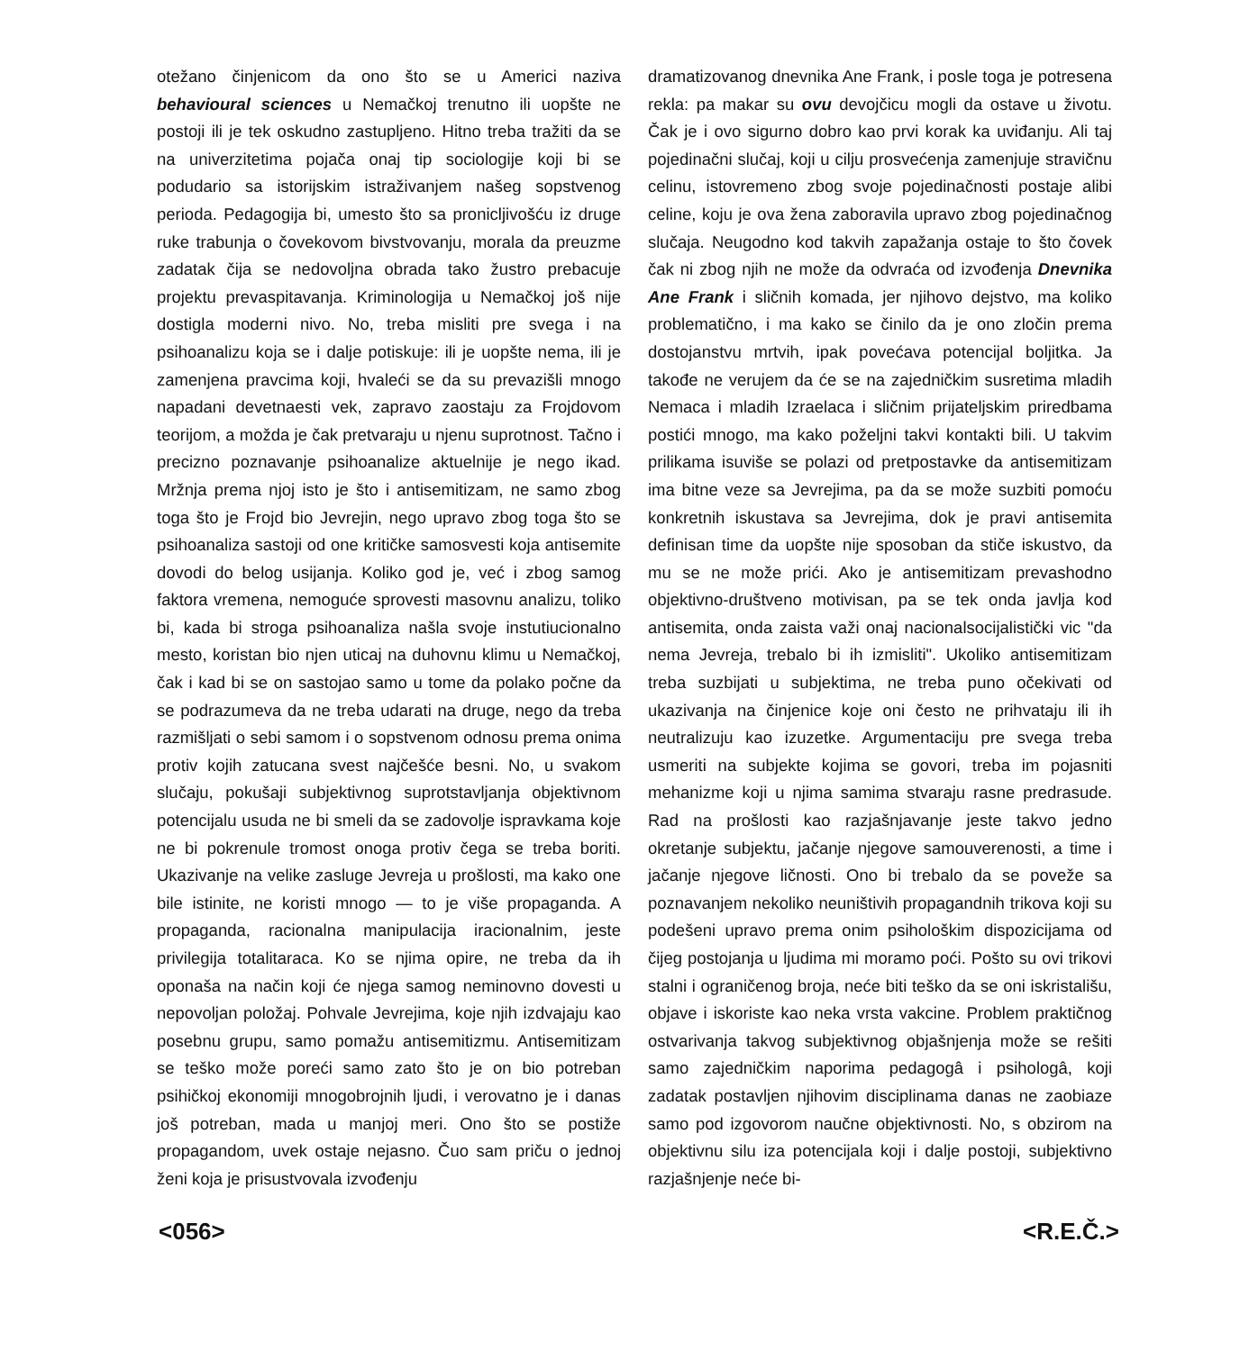otežano činjenicom da ono što se u Americi naziva behavioural sciences u Nemačkoj trenutno ili uopšte ne postoji ili je tek oskudno zastupljeno. Hitno treba tražiti da se na univerzitetima pojača onaj tip sociologije koji bi se podudario sa istorijskim istraživanjem našeg sopstvenog perioda. Pedagogija bi, umesto što sa pronicljivošću iz druge ruke trabunja o čovekovom bivstvovanju, morala da preuzme zadatak čija se nedovoljna obrada tako žustro prebacuje projektu prevaspitavanja. Kriminologija u Nemačkoj još nije dostigla moderni nivo. No, treba misliti pre svega i na psihoanalizu koja se i dalje potiskuje: ili je uopšte nema, ili je zamenjena pravcima koji, hvaleći se da su prevazišli mnogo napadani devetnaesti vek, zapravo zaostaju za Frojdovom teorijom, a možda je čak pretvaraju u njenu suprotnost. Tačno i precizno poznavanje psihoanalize aktuelnije je nego ikad. Mržnja prema njoj isto je što i antisemitizam, ne samo zbog toga što je Frojd bio Jevrejin, nego upravo zbog toga što se psihoanaliza sastoji od one kritičke samosvesti koja antisemite dovodi do belog usijanja. Koliko god je, već i zbog samog faktora vremena, nemoguće sprovesti masovnu analizu, toliko bi, kada bi stroga psihoanaliza našla svoje instutiucionalno mesto, koristan bio njen uticaj na duhovnu klimu u Nemačkoj, čak i kad bi se on sastojao samo u tome da polako počne da se podrazumeva da ne treba udarati na druge, nego da treba razmišljati o sebi samom i o sopstvenom odnosu prema onima protiv kojih zatucana svest najčešće besni. No, u svakom slučaju, pokušaji subjektivnog suprotstavljanja objektivnom potencijalu usuda ne bi smeli da se zadovolje ispravkama koje ne bi pokrenule tromost onoga protiv čega se treba boriti. Ukazivanje na velike zasluge Jevreja u prošlosti, ma kako one bile istinite, ne koristi mnogo — to je više propaganda. A propaganda, racionalna manipulacija iracionalnim, jeste privilegija totalitaraca. Ko se njima opire, ne treba da ih oponaša na način koji će njega samog neminovno dovesti u nepovoljan položaj. Pohvale Jevrejima, koje njih izdvajaju kao posebnu grupu, samo pomažu antisemitizmu. Antisemitizam se teško može poreći samo zato što je on bio potreban psihičkoj ekonomiji mnogobrojnih ljudi, i verovatno je i danas još potreban, mada u manjoj meri. Ono što se postiže propagandom, uvek ostaje nejasno. Čuo sam priču o jednoj ženi koja je prisustvovala izvođenju
dramatizovanog dnevnika Ane Frank, i posle toga je potresena rekla: pa makar su ovu devojčicu mogli da ostave u životu. Čak je i ovo sigurno dobro kao prvi korak ka uviđanju. Ali taj pojedinačni slučaj, koji u cilju prosvećenja zamenjuje stravičnu celinu, istovremeno zbog svoje pojedinačnosti postaje alibi celine, koju je ova žena zaboravila upravo zbog pojedinačnog slučaja. Neugodno kod takvih zapažanja ostaje to što čovek čak ni zbog njih ne može da odvraća od izvođenja Dnevnika Ane Frank i sličnih komada, jer njihovo dejstvo, ma koliko problematično, i ma kako se činilo da je ono zločin prema dostojanstvu mrtvih, ipak povećava potencijal boljitka. Ja takođe ne verujem da će se na zajedničkim susretima mladih Nemaca i mladih Izraelaca i sličnim prijateljskim priredbama postići mnogo, ma kako poželjni takvi kontakti bili. U takvim prilikama isuviše se polazi od pretpostavke da antisemitizam ima bitne veze sa Jevrejima, pa da se može suzbiti pomoću konkretnih iskustava sa Jevrejima, dok je pravi antisemita definisan time da uopšte nije sposoban da stiče iskustvo, da mu se ne može prići. Ako je antisemitizam prevashodno objektivno-društveno motivisan, pa se tek onda javlja kod antisemita, onda zaista važi onaj nacionalsocijalistički vic "da nema Jevreja, trebalo bi ih izmisliti". Ukoliko antisemitizam treba suzbijati u subjektima, ne treba puno očekivati od ukazivanja na činjenice koje oni često ne prihvataju ili ih neutralizuju kao izuzetke. Argumentaciju pre svega treba usmeriti na subjekte kojima se govori, treba im pojasniti mehanizme koji u njima samima stvaraju rasne predrasude. Rad na prošlosti kao razjašnjavanje jeste takvo jedno okretanje subjektu, jačanje njegove samouverenosti, a time i jačanje njegove ličnosti. Ono bi trebalo da se poveže sa poznavanjem nekoliko neuništivih propagandnih trikova koji su podešeni upravo prema onim psihološkim dispozicijama od čijeg postojanja u ljudima mi moramo poći. Pošto su ovi trikovi stalni i ograničenog broja, neće biti teško da se oni iskristališu, objave i iskoriste kao neka vrsta vakcine. Problem praktičnog ostvarivanja takvog subjektivnog objašnjenja može se rešiti samo zajedničkim naporima pedagogâ i psihologâ, koji zadatak postavljen njihovim disciplinama danas ne zaobiaze samo pod izgovorom naučne objektivnosti. No, s obzirom na objektivnu silu iza potencijala koji i dalje postoji, subjektivno razjašnjenje neće bi-
<056> <R.E.Č.>